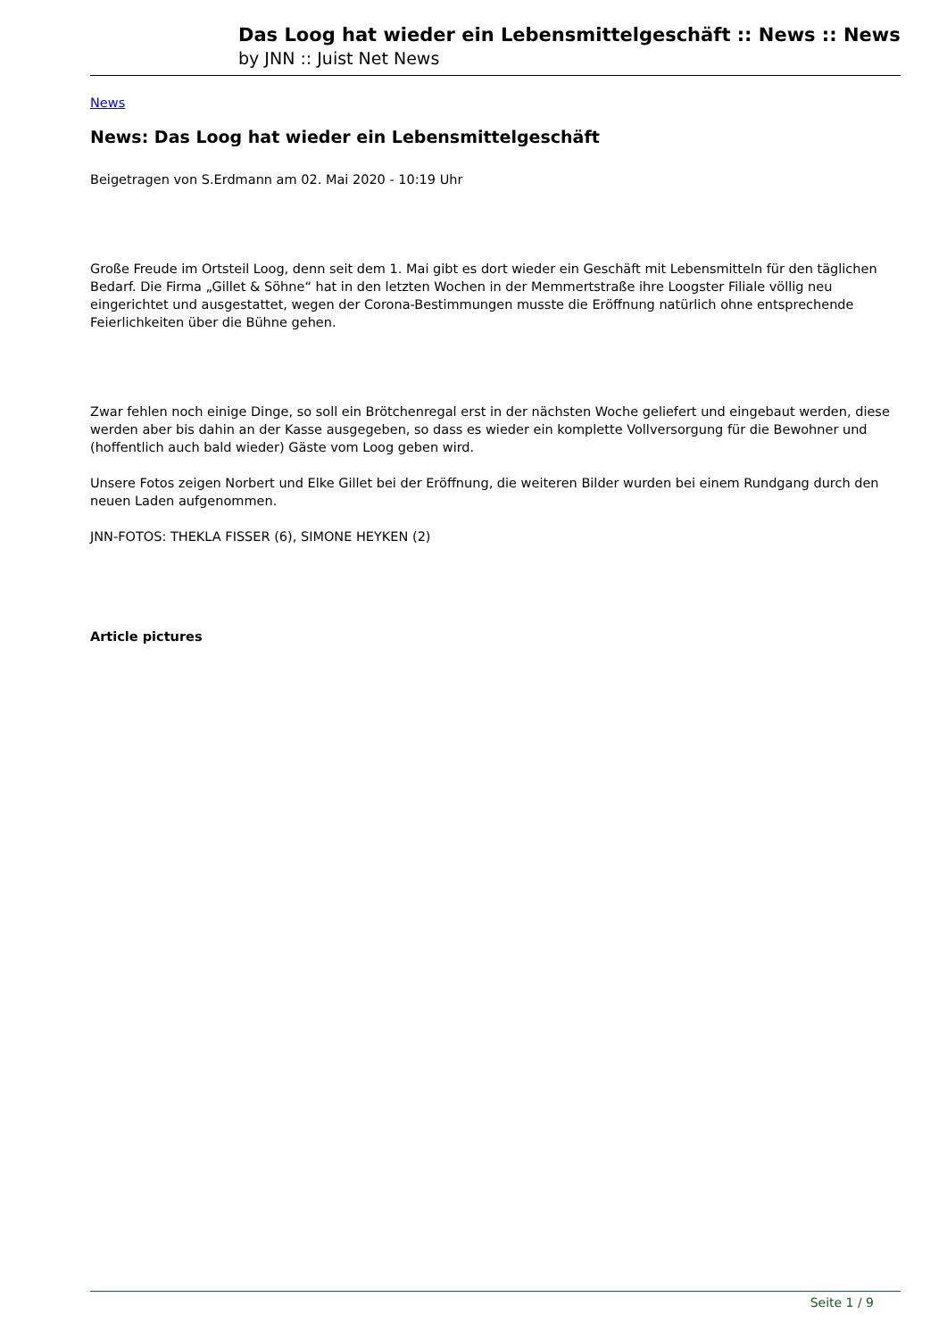Das Loog hat wieder ein Lebensmittelgeschäft :: News :: News
by JNN :: Juist Net News
News
News: Das Loog hat wieder ein Lebensmittelgeschäft
Beigetragen von S.Erdmann am 02. Mai 2020 - 10:19 Uhr
Große Freude im Ortsteil Loog, denn seit dem 1. Mai gibt es dort wieder ein Geschäft mit Lebensmitteln für den täglichen Bedarf. Die Firma „Gillet & Söhne“ hat in den letzten Wochen in der Memmertstraße ihre Loogster Filiale völlig neu eingerichtet und ausgestattet, wegen der Corona-Bestimmungen musste die Eröffnung natürlich ohne entsprechende Feierlichkeiten über die Bühne gehen.
Zwar fehlen noch einige Dinge, so soll ein Brötchenregal erst in der nächsten Woche geliefert und eingebaut werden, diese werden aber bis dahin an der Kasse ausgegeben, so dass es wieder ein komplette Vollversorgung für die Bewohner und (hoffentlich auch bald wieder) Gäste vom Loog geben wird.
Unsere Fotos zeigen Norbert und Elke Gillet bei der Eröffnung, die weiteren Bilder wurden bei einem Rundgang durch den neuen Laden aufgenommen.
JNN-FOTOS: THEKLA FISSER (6), SIMONE HEYKEN (2)
Article pictures
Seite 1 / 9